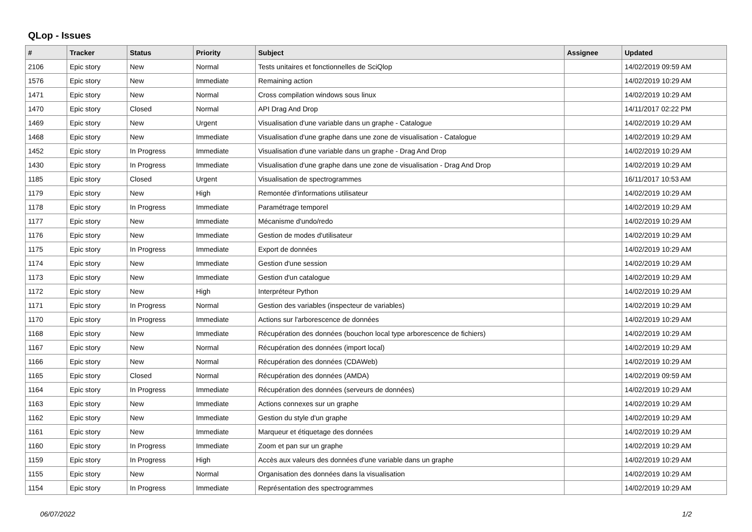QLop - Issues
| # | Tracker | Status | Priority | Subject | Assignee | Updated |
| --- | --- | --- | --- | --- | --- | --- |
| 2106 | Epic story | New | Normal | Tests unitaires et fonctionnelles de SciQlop | | 14/02/2019 09:59 AM |
| 1576 | Epic story | New | Immediate | Remaining action | | 14/02/2019 10:29 AM |
| 1471 | Epic story | New | Normal | Cross compilation windows sous linux | | 14/02/2019 10:29 AM |
| 1470 | Epic story | Closed | Normal | API Drag And Drop | | 14/11/2017 02:22 PM |
| 1469 | Epic story | New | Urgent | Visualisation d'une variable dans un graphe - Catalogue | | 14/02/2019 10:29 AM |
| 1468 | Epic story | New | Immediate | Visualisation d'une graphe dans une zone de visualisation - Catalogue | | 14/02/2019 10:29 AM |
| 1452 | Epic story | In Progress | Immediate | Visualisation d'une variable dans un graphe - Drag And Drop | | 14/02/2019 10:29 AM |
| 1430 | Epic story | In Progress | Immediate | Visualisation d'une graphe dans une zone de visualisation - Drag And Drop | | 14/02/2019 10:29 AM |
| 1185 | Epic story | Closed | Urgent | Visualisation de spectrogrammes | | 16/11/2017 10:53 AM |
| 1179 | Epic story | New | High | Remontée d'informations utilisateur | | 14/02/2019 10:29 AM |
| 1178 | Epic story | In Progress | Immediate | Paramétrage temporel | | 14/02/2019 10:29 AM |
| 1177 | Epic story | New | Immediate | Mécanisme d'undo/redo | | 14/02/2019 10:29 AM |
| 1176 | Epic story | New | Immediate | Gestion de modes d'utilisateur | | 14/02/2019 10:29 AM |
| 1175 | Epic story | In Progress | Immediate | Export de données | | 14/02/2019 10:29 AM |
| 1174 | Epic story | New | Immediate | Gestion d'une session | | 14/02/2019 10:29 AM |
| 1173 | Epic story | New | Immediate | Gestion d'un catalogue | | 14/02/2019 10:29 AM |
| 1172 | Epic story | New | High | Interpréteur Python | | 14/02/2019 10:29 AM |
| 1171 | Epic story | In Progress | Normal | Gestion des variables (inspecteur de variables) | | 14/02/2019 10:29 AM |
| 1170 | Epic story | In Progress | Immediate | Actions sur l'arborescence de données | | 14/02/2019 10:29 AM |
| 1168 | Epic story | New | Immediate | Récupération des données (bouchon local type arborescence de fichiers) | | 14/02/2019 10:29 AM |
| 1167 | Epic story | New | Normal | Récupération des données (import local) | | 14/02/2019 10:29 AM |
| 1166 | Epic story | New | Normal | Récupération des données (CDAWeb) | | 14/02/2019 10:29 AM |
| 1165 | Epic story | Closed | Normal | Récupération des données (AMDA) | | 14/02/2019 09:59 AM |
| 1164 | Epic story | In Progress | Immediate | Récupération des données (serveurs de données) | | 14/02/2019 10:29 AM |
| 1163 | Epic story | New | Immediate | Actions connexes sur un graphe | | 14/02/2019 10:29 AM |
| 1162 | Epic story | New | Immediate | Gestion du style d'un graphe | | 14/02/2019 10:29 AM |
| 1161 | Epic story | New | Immediate | Marqueur et étiquetage des données | | 14/02/2019 10:29 AM |
| 1160 | Epic story | In Progress | Immediate | Zoom et pan sur un graphe | | 14/02/2019 10:29 AM |
| 1159 | Epic story | In Progress | High | Accès aux valeurs des données d'une variable dans un graphe | | 14/02/2019 10:29 AM |
| 1155 | Epic story | New | Normal | Organisation des données dans la visualisation | | 14/02/2019 10:29 AM |
| 1154 | Epic story | In Progress | Immediate | Représentation des spectrogrammes | | 14/02/2019 10:29 AM |
06/07/2022 1/2